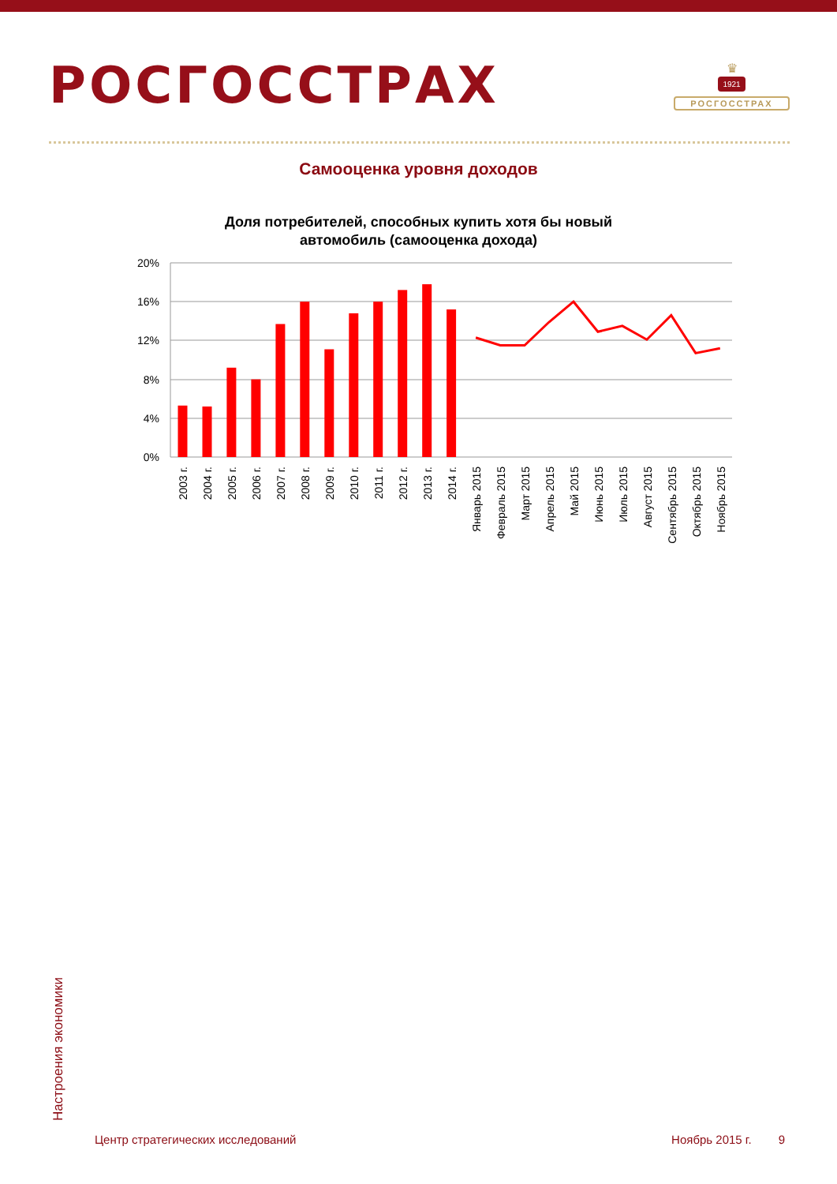РОСГОССТРАХ
♛
1921
РОСГОССТРАХ
Самооценка уровня доходов
Доля потребителей, способных купить хотя бы новый
автомобиль (самооценка дохода)
20%
16%
12%
8%
4%
0%
2003 г.
2004 г.
2005 г.
2006 г.
2007 г.
2008 г.
2009 г.
2010 г.
2011 г.
2012 г.
2013 г.
2014 г.
Январь 2015
Февраль 2015
Март 2015
Апрель 2015
Май 2015
Июнь 2015
Июль 2015
Август 2015
Сентябрь 2015
Октябрь 2015
Ноябрь 2015
Настроения экономики
Центр стратегических исследований Ноябрь 2015 г. 9